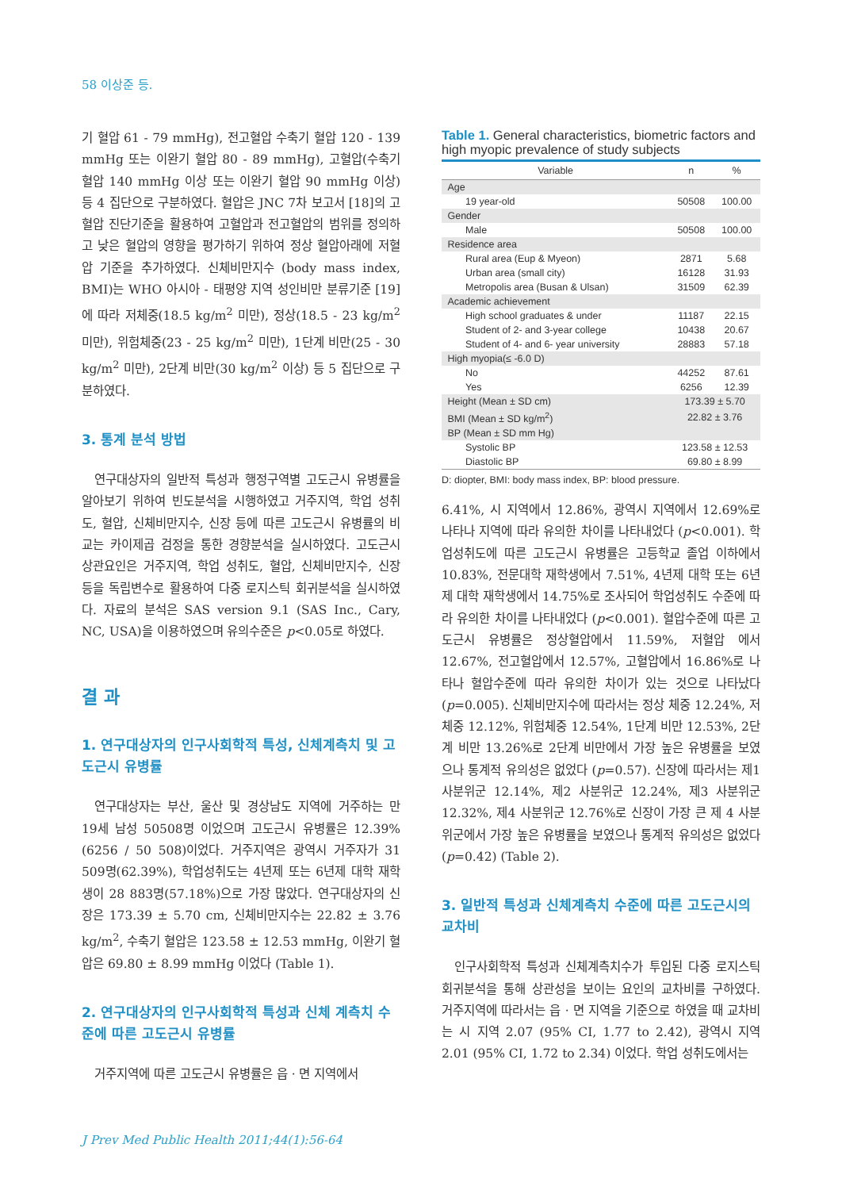58 이상준 등.
기 혈압 61 - 79 mmHg), 전고혈압 수축기 혈압 120 - 139 mmHg 또는 이완기 혈압 80 - 89 mmHg), 고혈압(수축기 혈압 140 mmHg 이상 또는 이완기 혈압 90 mmHg 이상) 등 4 집단으로 구분하였다. 혈압은 JNC 7차 보고서 [18]의 고혈압 진단기준을 활용하여 고혈압과 전고혈압의 범위를 정의하고 낮은 혈압의 영향을 평가하기 위하여 정상 혈압아래에 저혈압 기준을 추가하였다. 신체비만지수 (body mass index, BMI)는 WHO 아시아 - 태평양 지역 성인비만 분류기준 [19]에 따라 저체중(18.5 kg/m<sup>2</sup> 미만), 정상(18.5 - 23 kg/m<sup>2</sup> 미만), 위험체중(23 - 25 kg/m<sup>2</sup> 미만), 1단계 비만(25 - 30 kg/m<sup>2</sup> 미만), 2단계 비만(30 kg/m<sup>2</sup> 이상) 등 5 집단으로 구분하였다.
3. 통계 분석 방법
연구대상자의 일반적 특성과 행정구역별 고도근시 유병률을 알아보기 위하여 빈도분석을 시행하였고 거주지역, 학업 성취도, 혈압, 신체비만지수, 신장 등에 따른 고도근시 유병률의 비교는 카이제곱 검정을 통한 경향분석을 실시하였다. 고도근시 상관요인은 거주지역, 학업 성취도, 혈압, 신체비만지수, 신장 등을 독립변수로 활용하여 다중 로지스틱 회귀분석을 실시하였다. 자료의 분석은 SAS version 9.1 (SAS Inc., Cary, NC, USA)을 이용하였으며 유의수준은 p<0.05로 하였다.
결 과
1. 연구대상자의 인구사회학적 특성, 신체계측치 및 고도근시 유병률
연구대상자는 부산, 울산 및 경상남도 지역에 거주하는 만 19세 남성 50508명 이었으며 고도근시 유병률은 12.39% (6256 / 50 508)이었다. 거주지역은 광역시 거주자가 31 509명(62.39%), 학업성취도는 4년제 또는 6년제 대학 재학생이 28 883명(57.18%)으로 가장 많았다. 연구대상자의 신장은 173.39 ± 5.70 cm, 신체비만지수는 22.82 ± 3.76 kg/m<sup>2</sup>, 수축기 혈압은 123.58 ± 12.53 mmHg, 이완기 혈압은 69.80 ± 8.99 mmHg 이었다 (Table 1).
2. 연구대상자의 인구사회학적 특성과 신체 계측치 수준에 따른 고도근시 유병률
거주지역에 따른 고도근시 유병률은 읍 · 면 지역에서
Table 1. General characteristics, biometric factors and high myopic prevalence of study subjects
| Variable | n | % |
| --- | --- | --- |
| Age | | |
| 19 year-old | 50508 | 100.00 |
| Gender | | |
| Male | 50508 | 100.00 |
| Residence area | | |
| Rural area (Eup & Myeon) | 2871 | 5.68 |
| Urban area (small city) | 16128 | 31.93 |
| Metropolis area (Busan & Ulsan) | 31509 | 62.39 |
| Academic achievement | | |
| High school graduates & under | 11187 | 22.15 |
| Student of 2- and 3-year college | 10438 | 20.67 |
| Student of 4- and 6- year university | 28883 | 57.18 |
| High myopia(≤ -6.0 D) | | |
| No | 44252 | 87.61 |
| Yes | 6256 | 12.39 |
| Height (Mean ± SD cm) | 173.39 ± 5.70 | |
| BMI (Mean ± SD kg/m<sup>2</sup>) | 22.82 ± 3.76 | |
| BP (Mean ± SD mm Hg) | | |
| Systolic BP | 123.58 ± 12.53 | |
| Diastolic BP | 69.80 ± 8.99 | |
D: diopter, BMI: body mass index, BP: blood pressure.
6.41%, 시 지역에서 12.86%, 광역시 지역에서 12.69%로 나타나 지역에 따라 유의한 차이를 나타내었다 (p<0.001). 학업성취도에 따른 고도근시 유병률은 고등학교 졸업 이하에서 10.83%, 전문대학 재학생에서 7.51%, 4년제 대학 또는 6년제 대학 재학생에서 14.75%로 조사되어 학업성취도 수준에 따라 유의한 차이를 나타내었다 (p<0.001). 혈압수준에 따른 고도근시 유병률은 정상혈압에서 11.59%, 저혈압 에서 12.67%, 전고혈압에서 12.57%, 고혈압에서 16.86%로 나타나 혈압수준에 따라 유의한 차이가 있는 것으로 나타났다 (p=0.005). 신체비만지수에 따라서는 정상 체중 12.24%, 저체중 12.12%, 위험체중 12.54%, 1단계 비만 12.53%, 2단계 비만 13.26%로 2단계 비만에서 가장 높은 유병률을 보였으나 통계적 유의성은 없었다 (p=0.57). 신장에 따라서는 제1 사분위군 12.14%, 제2 사분위군 12.24%, 제3 사분위군 12.32%, 제4 사분위군 12.76%로 신장이 가장 큰 제 4 사분위군에서 가장 높은 유병률을 보였으나 통계적 유의성은 없었다 (p=0.42) (Table 2).
3. 일반적 특성과 신체계측치 수준에 따른 고도근시의 교차비
인구사회학적 특성과 신체계측치수가 투입된 다중 로지스틱 회귀분석을 통해 상관성을 보이는 요인의 교차비를 구하였다. 거주지역에 따라서는 읍 · 면 지역을 기준으로 하였을 때 교차비는 시 지역 2.07 (95% CI, 1.77 to 2.42), 광역시 지역 2.01 (95% CI, 1.72 to 2.34) 이었다. 학업 성취도에서는
J Prev Med Public Health 2011;44(1):56-64